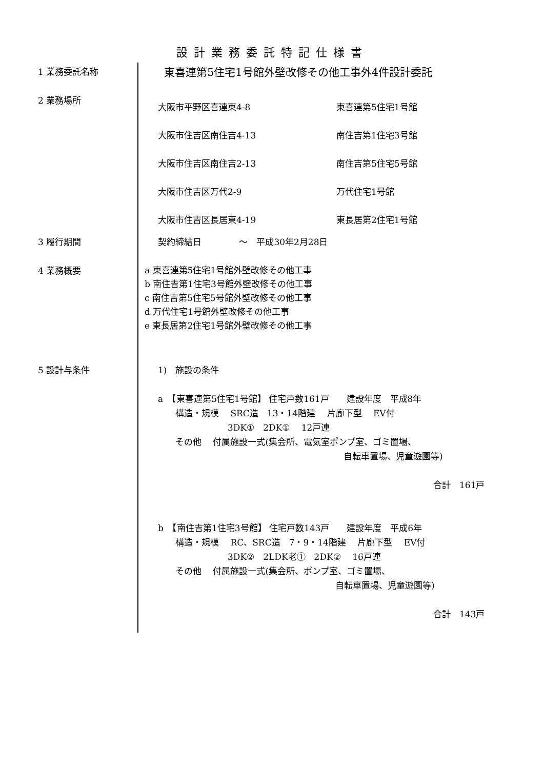設計業務委託特記仕様書
1 業務委託名称
東喜連第5住宅1号館外壁改修その他工事外4件設計委託
2 業務場所
大阪市平野区喜連東4-8
大阪市住吉区南住吉4-13
大阪市住吉区南住吉2-13
大阪市住吉区万代2-9
大阪市住吉区長居東4-19
東喜連第5住宅1号館
南住吉第1住宅3号館
南住吉第5住宅5号館
万代住宅1号館
東長居第2住宅1号館
3 履行期間
契約締結日 　　　　～　平成30年2月28日
4 業務概要
a 東喜連第5住宅1号館外壁改修その他工事
b 南住吉第1住宅3号館外壁改修その他工事
c 南住吉第5住宅5号館外壁改修その他工事
d 万代住宅1号館外壁改修その他工事
e 東長居第2住宅1号館外壁改修その他工事
5 設計与条件 1)　施設の条件
a　【東喜連第5住宅1号館】 住宅戸数161戸　　建設年度　平成8年
　　構造・規模　 SRC造　13・14階建　 片廊下型　 EV付
　　　　　　　　3DK①　2DK①　 12戸連
　　その他　 付属施設一式(集会所、電気室ポンプ室、ゴミ置場、
自転車置場、児童遊園等)
合計　161戸
b　【南住吉第1住宅3号館】 住宅戸数143戸　　建設年度　平成6年
　　構造・規模　 RC、SRC造　7・9・14階建　 片廊下型　 EV付
　　　　　　　　3DK②　2LDK老①　2DK②　 16戸連
　　その他　 付属施設一式(集会所、ポンプ室、ゴミ置場、
自転車置場、児童遊園等)
合計　143戸